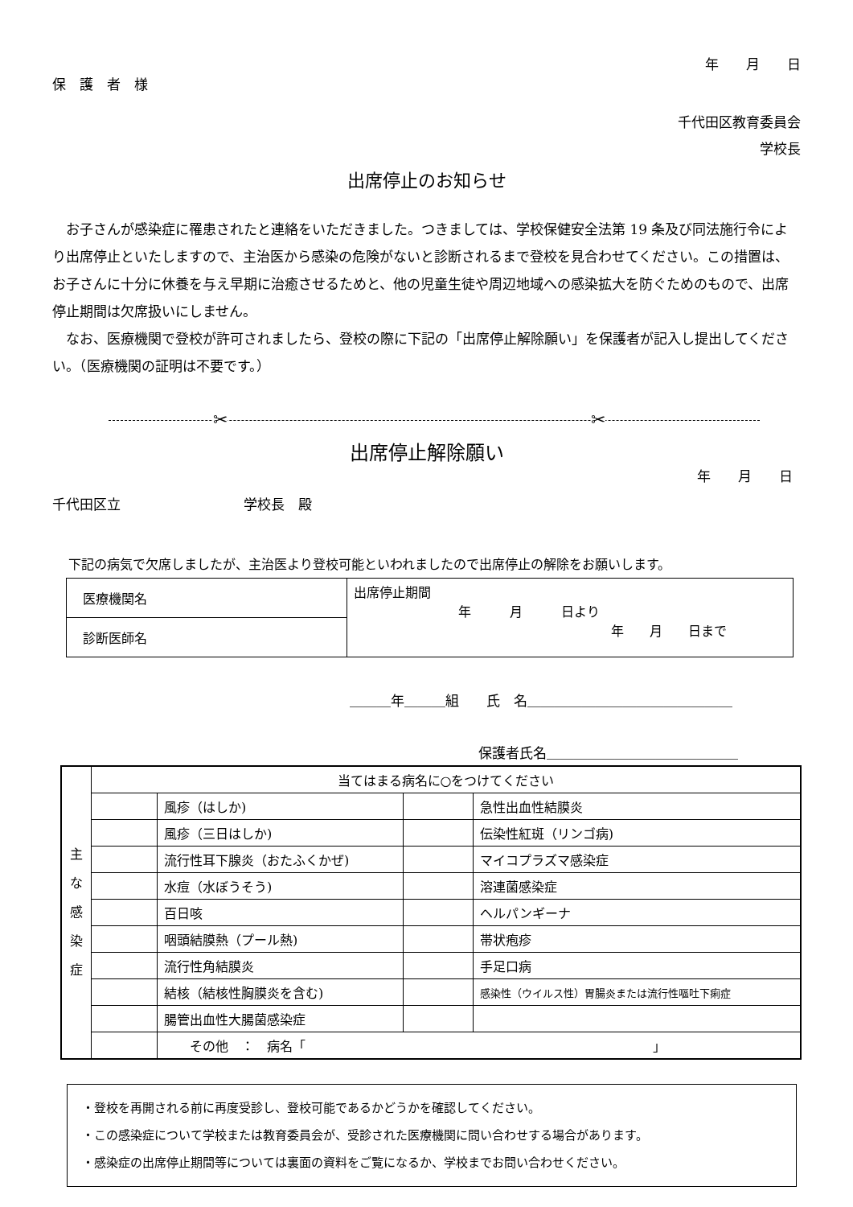年　　月　　日
保　護　者　様
千代田区教育委員会
学校長
出席停止のお知らせ
お子さんが感染症に罹患されたと連絡をいただきました。つきましては、学校保健安全法第 19 条及び同法施行令により出席停止といたしますので、主治医から感染の危険がないと診断されるまで登校を見合わせてください。この措置は、お子さんに十分に休養を与え早期に治癒させるためと、他の児童生徒や周辺地域への感染拡大を防ぐためのもので、出席停止期間は欠席扱いにしません。
なお、医療機関で登校が許可されましたら、登校の際に下記の「出席停止解除願い」を保護者が記入し提出してください。（医療機関の証明は不要です。）
✂ ✂
出席停止解除願い
年　　月　　日
千代田区立　　　　　　　　　学校長　殿
下記の病気で欠席しましたが、主治医より登校可能といわれましたので出席停止の解除をお願いします。
| 医療機関名 | 出席停止期間 年 月 日より 年 月 日まで |
| 診断医師名 | |
＿＿＿年＿＿＿組　　氏　名＿＿＿＿＿＿＿＿＿＿＿＿＿＿＿
保護者氏名＿＿＿＿＿＿＿＿＿＿＿＿＿＿
| 主 な 感 染 症 | 当てはまる病名に○をつけてください | | | |
| | | 風疹（はしか) | | 急性出血性結膜炎 |
| | | 風疹（三日はしか) | | 伝染性紅斑（リンゴ病) |
| | | 流行性耳下腺炎（おたふくかぜ) | | マイコプラズマ感染症 |
| | | 水痘（水ぼうそう) | | 溶連菌感染症 |
| | | 百日咳 | | ヘルパンギーナ |
| | | 咽頭結膜熱（プール熱) | | 帯状疱疹 |
| | | 流行性角結膜炎 | | 手足口病 |
| | | 結核（結核性胸膜炎を含む) | | 感染性（ウイルス性）胃腸炎または流行性嘔吐下痢症 |
| | | 腸管出血性大腸菌感染症 | | |
| | | その他 ： 病名「 」 | | |
・登校を再開される前に再度受診し、登校可能であるかどうかを確認してください。
・この感染症について学校または教育委員会が、受診された医療機関に問い合わせする場合があります。
・感染症の出席停止期間等については裏面の資料をご覧になるか、学校までお問い合わせください。